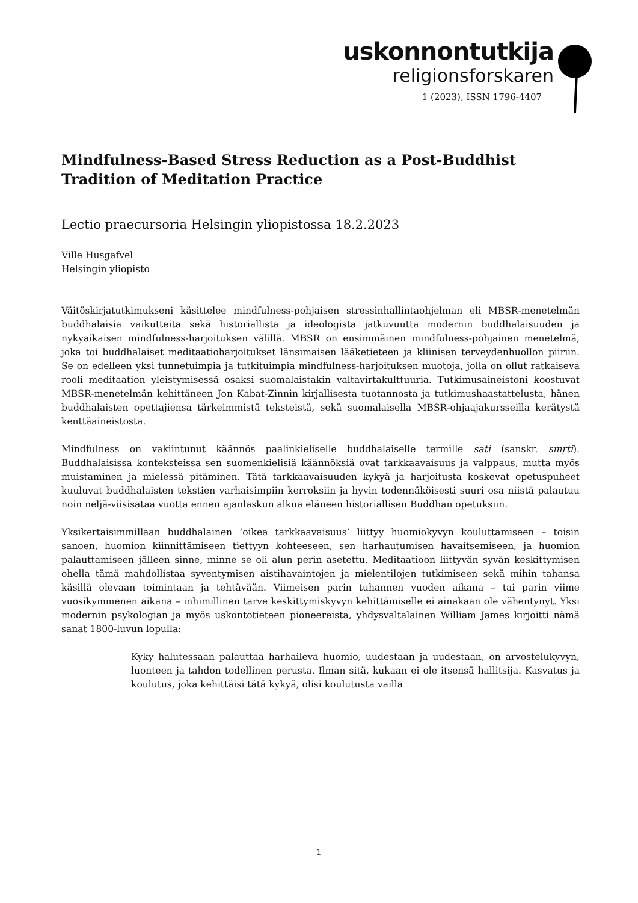uskonnontutkija
religionsforskaren
1 (2023), ISSN 1796-4407
Mindfulness-Based Stress Reduction as a Post-Buddhist Tradition of Meditation Practice
Lectio praecursoria Helsingin yliopistossa 18.2.2023
Ville Husgafvel
Helsingin yliopisto
Väitöskirjatutkimukseni käsittelee mindfulness-pohjaisen stressinhallintaohjelman eli MBSR-menetelmän buddhalaisia vaikutteita sekä historiallista ja ideologista jatkuvuutta modernin buddhalaisuuden ja nykyaikaisen mindfulness-harjoituksen välillä. MBSR on ensimmäinen mindfulness-pohjainen menetelmä, joka toi buddhalaiset meditaatioharjoitukset länsimaisen lääketieteen ja kliinisen terveydenhuollon piiriin. Se on edelleen yksi tunnetuimpia ja tutkituimpia mindfulness-harjoituksen muotoja, jolla on ollut ratkaiseva rooli meditaation yleistymisessä osaksi suomalaistakin valtavirtakulttuuria. Tutkimusaineistoni koostuvat MBSR-menetelmän kehittäneen Jon Kabat-Zinnin kirjallisesta tuotannosta ja tutkimushaastattelusta, hänen buddhalaisten opettajiensa tärkeimmistä teksteistä, sekä suomalaisella MBSR-ohjaajakursseilla kerätystä kenttäaineistosta.
Mindfulness on vakiintunut käännös paalinkieliselle buddhalaiselle termille sati (sanskr. smṛti). Buddhalaisissa konteksteissa sen suomenkielisiä käännöksiä ovat tarkkaavaisuus ja valppaus, mutta myös muistaminen ja mielessä pitäminen. Tätä tarkkaavaisuuden kykyä ja harjoitusta koskevat opetuspuheet kuuluvat buddhalaisten tekstien varhaisimpiin kerroksiin ja hyvin todennäköisesti suuri osa niistä palautuu noin neljä-viisisataa vuotta ennen ajanlaskun alkua eläneen historiallisen Buddhan opetuksiin.
Yksikertaisimmillaan buddhalainen ’oikea tarkkaavaisuus’ liittyy huomiokyvyn kouluttamiseen – toisin sanoen, huomion kiinnittämiseen tiettyyn kohteeseen, sen harhautumisen havaitsemiseen, ja huomion palauttamiseen jälleen sinne, minne se oli alun perin asetettu. Meditaatioon liittyvän syvän keskittymisen ohella tämä mahdollistaa syventymisen aistihavaintojen ja mielentilojen tutkimiseen sekä mihin tahansa käsillä olevaan toimintaan ja tehtävään. Viimeisen parin tuhannen vuoden aikana – tai parin viime vuosikymmenen aikana – inhimillinen tarve keskittymiskyvyn kehittämiselle ei ainakaan ole vähentynyt. Yksi modernin psykologian ja myös uskontotieteen pioneereista, yhdysvaltalainen William James kirjoitti nämä sanat 1800-luvun lopulla:
Kyky halutessaan palauttaa harhaileva huomio, uudestaan ja uudestaan, on arvostelukyvyn, luonteen ja tahdon todellinen perusta. Ilman sitä, kukaan ei ole itsensä hallitsija. Kasvatus ja koulutus, joka kehittäisi tätä kykyä, olisi koulutusta vailla
1